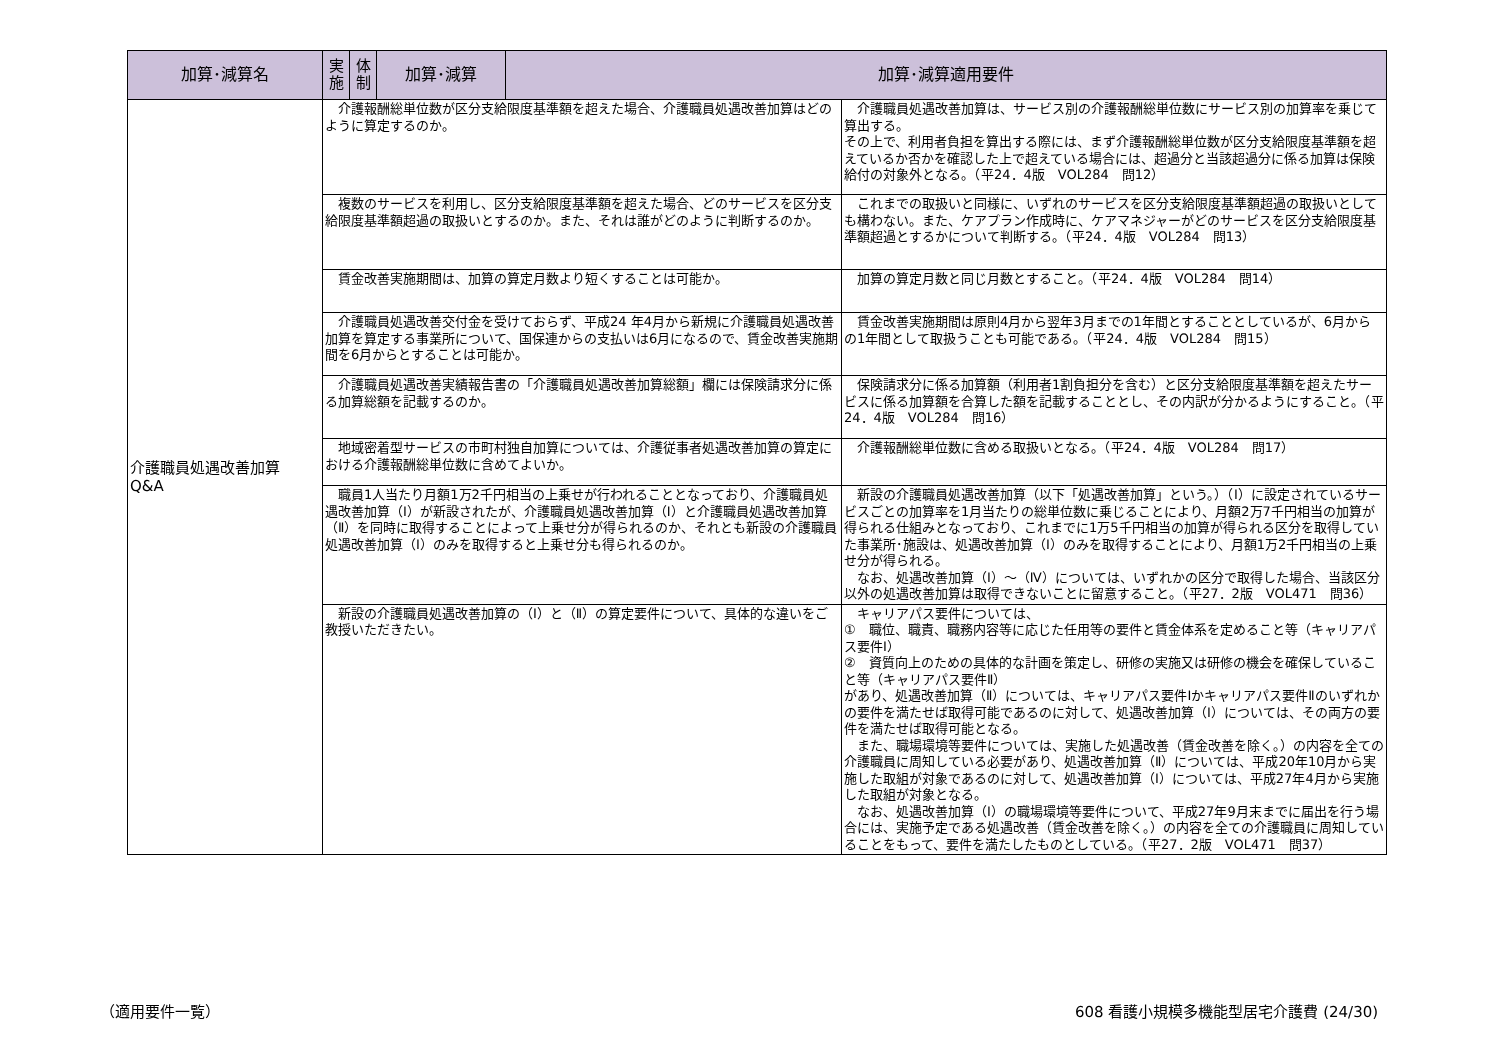| 加算･減算名 | 実施 | 体制 | 加算･減算 | 加算･減算適用要件 | |
| --- | --- | --- | --- | --- | --- |
| 介護職員処遇改善加算 Q&A | 介護報酬総単位数が区分支給限度基準額を超えた場合、介護職員処遇改善加算はどのように算定するのか。 | | | | 介護職員処遇改善加算は、サービス別の介護報酬総単位数にサービス別の加算率を乗じて算出する。 その上で、利用者負担を算出する際には、まず介護報酬総単位数が区分支給限度基準額を超えているか否かを確認した上で超えている場合には、超過分と当該超過分に係る加算は保険給付の対象外となる。（平24．4版 VOL284 問12） |
| | 複数のサービスを利用し、区分支給限度基準額を超えた場合、どのサービスを区分支給限度基準額超過の取扱いとするのか。また、それは誰がどのように判断するのか。 | | | | これまでの取扱いと同様に、いずれのサービスを区分支給限度基準額超過の取扱いとしても構わない。また、ケアプラン作成時に、ケアマネジャーがどのサービスを区分支給限度基準額超過とするかについて判断する。（平24．4版 VOL284 問13） |
| | 賃金改善実施期間は、加算の算定月数より短くすることは可能か。 | | | | 加算の算定月数と同じ月数とすること。（平24．4版 VOL284 問14） |
| | 介護職員処遇改善交付金を受けておらず、平成24 年4月から新規に介護職員処遇改善加算を算定する事業所について、国保連からの支払いは6月になるので、賃金改善実施期間を6月からとすることは可能か。 | | | | 賃金改善実施期間は原則4月から翌年3月までの1年間とすることとしているが、6月からの1年間として取扱うことも可能である。（平24．4版 VOL284 問15） |
| | 介護職員処遇改善実績報告書の「介護職員処遇改善加算総額」欄には保険請求分に係る加算総額を記載するのか。 | | | | 保険請求分に係る加算額（利用者1割負担分を含む）と区分支給限度基準額を超えたサービスに係る加算額を合算した額を記載することとし、その内訳が分かるようにすること。（平24．4版 VOL284 問16） |
| | 地域密着型サービスの市町村独自加算については、介護従事者処遇改善加算の算定における介護報酬総単位数に含めてよいか。 | | | | 介護報酬総単位数に含める取扱いとなる。（平24．4版 VOL284 問17） |
| | 職員1人当たり月額1万2千円相当の上乗せが行われることとなっており、介護職員処遇改善加算（Ⅰ）が新設されたが、介護職員処遇改善加算（Ⅰ）と介護職員処遇改善加算（Ⅱ）を同時に取得することによって上乗せ分が得られるのか、それとも新設の介護職員処遇改善加算（Ⅰ）のみを取得すると上乗せ分も得られるのか。 | | | | 新設の介護職員処遇改善加算（以下「処遇改善加算」という。）（Ⅰ）に設定されているサービスごとの加算率を1月当たりの総単位数に乗じることにより、月額2万7千円相当の加算が得られる仕組みとなっており、これまでに1万5千円相当の加算が得られる区分を取得していた事業所･施設は、処遇改善加算（Ⅰ）のみを取得することにより、月額1万2千円相当の上乗せ分が得られる。 なお、処遇改善加算（Ⅰ）～（Ⅳ）については、いずれかの区分で取得した場合、当該区分以外の処遇改善加算は取得できないことに留意すること。（平27．2版 VOL471 問36） |
| | 新設の介護職員処遇改善加算の（Ⅰ）と（Ⅱ）の算定要件について、具体的な違いをご教授いただきたい。 | | | | キャリアパス要件については、 ① 職位、職責、職務内容等に応じた任用等の要件と賃金体系を定めること等（キャリアパス要件Ⅰ） ② 資質向上のための具体的な計画を策定し、研修の実施又は研修の機会を確保していること等（キャリアパス要件Ⅱ） があり、処遇改善加算（Ⅱ）については、キャリアパス要件Ⅰかキャリアパス要件Ⅱのいずれかの要件を満たせば取得可能であるのに対して、処遇改善加算（Ⅰ）については、その両方の要件を満たせば取得可能となる。 また、職場環境等要件については、実施した処遇改善（賃金改善を除く。）の内容を全ての介護職員に周知している必要があり、処遇改善加算（Ⅱ）については、平成20年10月から実施した取組が対象であるのに対して、処遇改善加算（Ⅰ）については、平成27年4月から実施した取組が対象となる。 なお、処遇改善加算（Ⅰ）の職場環境等要件について、平成27年9月末までに届出を行う場合には、実施予定である処遇改善（賃金改善を除く。）の内容を全ての介護職員に周知していることをもって、要件を満たしたものとしている。（平27．2版 VOL471 問37） |
（適用要件一覧）
608 看護小規模多機能型居宅介護費 (24/30)